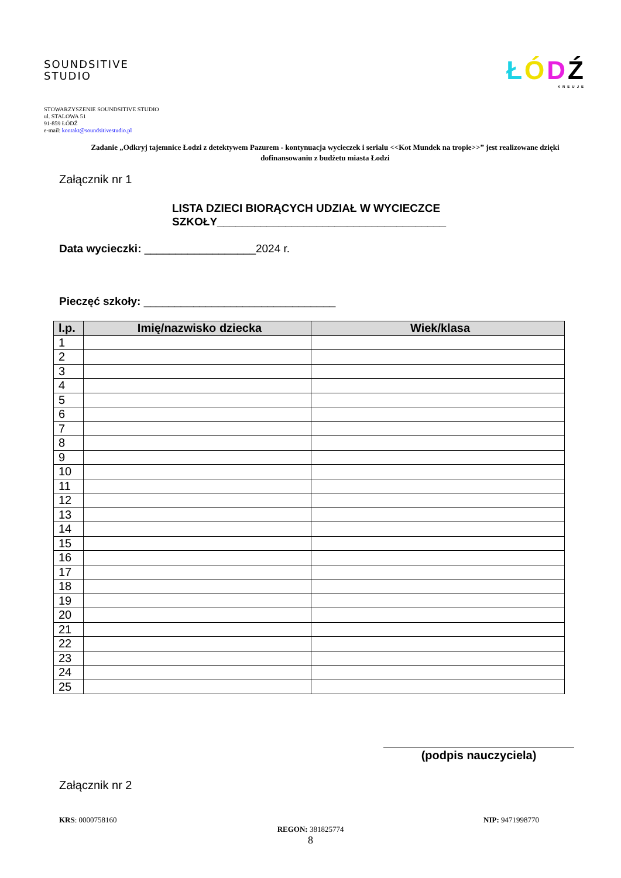SOUNDSITIVE
STUDIO
ŁÓDŹ
KREUJE
STOWARZYSZENIE SOUNDSITIVE STUDIO
ul. STALOWA 51
91-859 ŁÓDŹ
e-mail: kontakt@soundsitivestudio.pl
Zadanie „Odkryj tajemnice Łodzi z detektywem Pazurem - kontynuacja wycieczek i serialu <<Kot Mundek na tropie>>” jest realizowane dzięki dofinansowaniu z budżetu miasta Łodzi
Załącznik nr 1
LISTA DZIECI BIORĄCYCH UDZIAŁ W WYCIECZCE
SZKOŁY_____________________________________
Data wycieczki: __________________2024 r.
Pieczęć szkoły: _______________________________
| l.p. | Imię/nazwisko dziecka | Wiek/klasa |
| --- | --- | --- |
| 1 | | |
| 2 | | |
| 3 | | |
| 4 | | |
| 5 | | |
| 6 | | |
| 7 | | |
| 8 | | |
| 9 | | |
| 10 | | |
| 11 | | |
| 12 | | |
| 13 | | |
| 14 | | |
| 15 | | |
| 16 | | |
| 17 | | |
| 18 | | |
| 19 | | |
| 20 | | |
| 21 | | |
| 22 | | |
| 23 | | |
| 24 | | |
| 25 | | |
(podpis nauczyciela)
Załącznik nr 2
KRS: 0000758160 NIP: 9471998770
REGON: 381825774
8